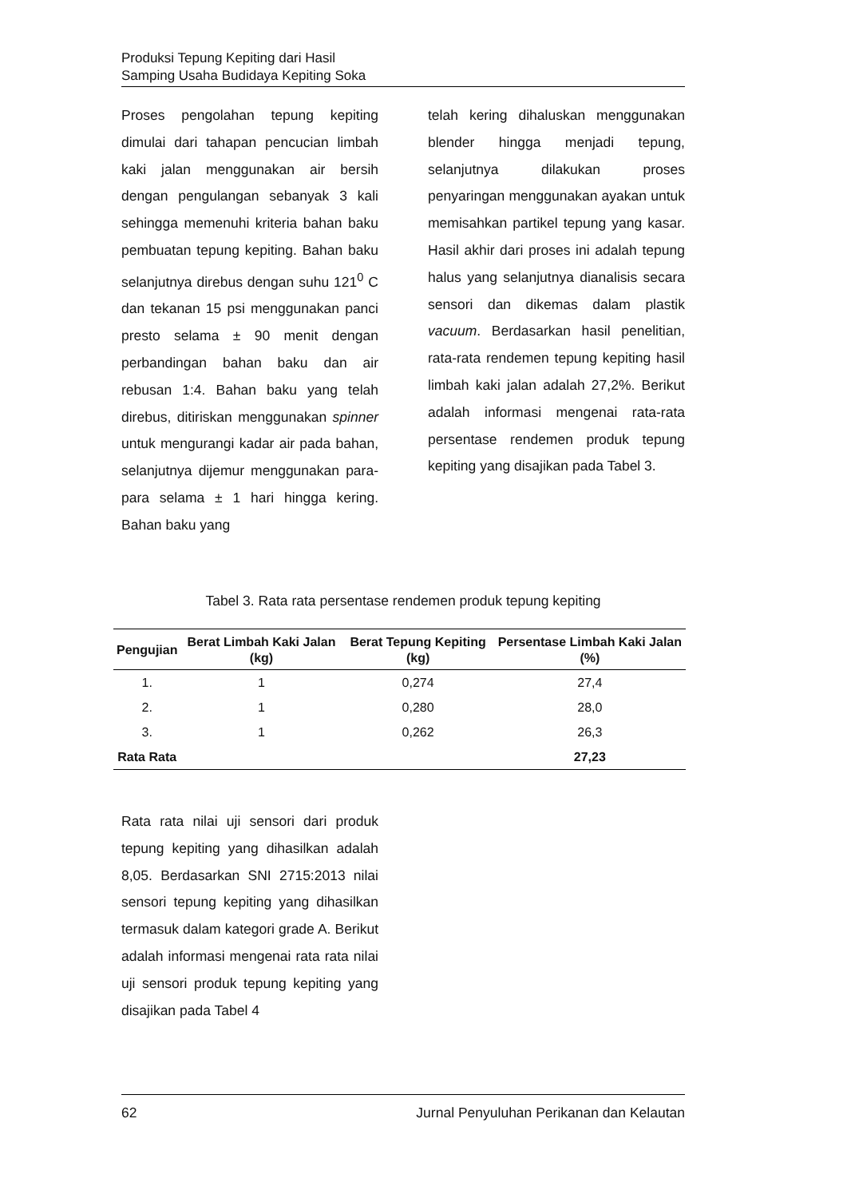Produksi Tepung Kepiting dari Hasil
Samping Usaha Budidaya Kepiting Soka
Proses pengolahan tepung kepiting dimulai dari tahapan pencucian limbah kaki jalan menggunakan air bersih dengan pengulangan sebanyak 3 kali sehingga memenuhi kriteria bahan baku pembuatan tepung kepiting. Bahan baku selanjutnya direbus dengan suhu 121<sup>0</sup> C dan tekanan 15 psi menggunakan panci presto selama ± 90 menit dengan perbandingan bahan baku dan air rebusan 1:4. Bahan baku yang telah direbus, ditiriskan menggunakan spinner untuk mengurangi kadar air pada bahan, selanjutnya dijemur menggunakan para-para selama ± 1 hari hingga kering. Bahan baku yang
telah kering dihaluskan menggunakan blender hingga menjadi tepung, selanjutnya dilakukan proses penyaringan menggunakan ayakan untuk memisahkan partikel tepung yang kasar. Hasil akhir dari proses ini adalah tepung halus yang selanjutnya dianalisis secara sensori dan dikemas dalam plastik vacuum. Berdasarkan hasil penelitian, rata-rata rendemen tepung kepiting hasil limbah kaki jalan adalah 27,2%. Berikut adalah informasi mengenai rata-rata persentase rendemen produk tepung kepiting yang disajikan pada Tabel 3.
Tabel 3. Rata rata persentase rendemen produk tepung kepiting
| Pengujian | Berat Limbah Kaki Jalan (kg) | Berat Tepung Kepiting (kg) | Persentase Limbah Kaki Jalan (%) |
| --- | --- | --- | --- |
| 1. | 1 | 0,274 | 27,4 |
| 2. | 1 | 0,280 | 28,0 |
| 3. | 1 | 0,262 | 26,3 |
| Rata Rata | | | 27,23 |
Rata rata nilai uji sensori dari produk tepung kepiting yang dihasilkan adalah 8,05. Berdasarkan SNI 2715:2013 nilai sensori tepung kepiting yang dihasilkan termasuk dalam kategori grade A. Berikut adalah informasi mengenai rata rata nilai uji sensori produk tepung kepiting yang disajikan pada Tabel 4
62 Jurnal Penyuluhan Perikanan dan Kelautan